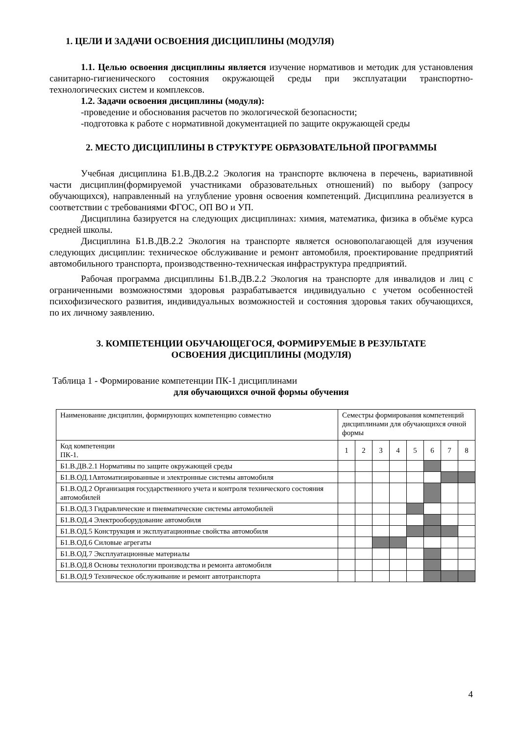1. ЦЕЛИ И ЗАДАЧИ ОСВОЕНИЯ ДИСЦИПЛИНЫ (МОДУЛЯ)
1.1. Целью освоения дисциплины является изучение нормативов и методик для установления санитарно-гигиенического состояния окружающей среды при эксплуатации транспортно-технологических систем и комплексов.
1.2. Задачи освоения дисциплины (модуля):
-проведение и обоснования расчетов по экологической безопасности;
-подготовка к работе с нормативной документацией по защите окружающей среды
2. МЕСТО ДИСЦИПЛИНЫ В СТРУКТУРЕ ОБРАЗОВАТЕЛЬНОЙ ПРОГРАММЫ
Учебная дисциплина Б1.В.ДВ.2.2 Экология на транспорте включена в перечень, вариативной части дисциплин(формируемой участниками образовательных отношений) по выбору (запросу обучающихся), направленный на углубление уровня освоения компетенций. Дисциплина реализуется в соответствии с требованиями ФГОС, ОП ВО и УП.
Дисциплина базируется на следующих дисциплинах: химия, математика, физика в объёме курса средней школы.
Дисциплина Б1.В.ДВ.2.2 Экология на транспорте является основополагающей для изучения следующих дисциплин: техническое обслуживание и ремонт автомобиля, проектирование предприятий автомобильного транспорта, производственно-техническая инфраструктура предприятий.
Рабочая программа дисциплины Б1.В.ДВ.2.2 Экология на транспорте для инвалидов и лиц с ограниченными возможностями здоровья разрабатывается индивидуально с учетом особенностей психофизического развития, индивидуальных возможностей и состояния здоровья таких обучающихся, по их личному заявлению.
3. КОМПЕТЕНЦИИ ОБУЧАЮЩЕГОСЯ, ФОРМИРУЕМЫЕ В РЕЗУЛЬТАТЕ
ОСВОЕНИЯ ДИСЦИПЛИНЫ (МОДУЛЯ)
Таблица 1 - Формирование компетенции ПК-1 дисциплинами
для обучающихся очной формы обучения
| Наименование дисциплин, формирующих компетенцию совместно | Семестры формирования компетенций дисциплинами для обучающихся очной формы | | | | | | | |
| Код компетенции ПК-1. | 1 | 2 | 3 | 4 | 5 | 6 | 7 | 8 |
| Б1.В.ДВ.2.1 Нормативы по защите окружающей среды | | | | | | | | |
| Б1.В.ОД.1Автоматизированные и электронные системы автомобиля | | | | | | | | |
| Б1.В.ОД.2 Организация государственного учета и контроля технического состояния автомобилей | | | | | | | | |
| Б1.В.ОД.3 Гидравлические и пневматические системы автомобилей | | | | | | | | |
| Б1.В.ОД.4 Электрооборудование автомобиля | | | | | | | | |
| Б1.В.ОД.5 Конструкция и эксплуатационные свойства автомобиля | | | | | | | | |
| Б1.В.ОД.6 Силовые агрегаты | | | | | | | | |
| Б1.В.ОД.7 Эксплуатационные материалы | | | | | | | | |
| Б1.В.ОД.8 Основы технологии производства и ремонта автомобиля | | | | | | | | |
| Б1.В.ОД.9 Техническое обслуживание и ремонт автотранспорта | | | | | | | | |
4